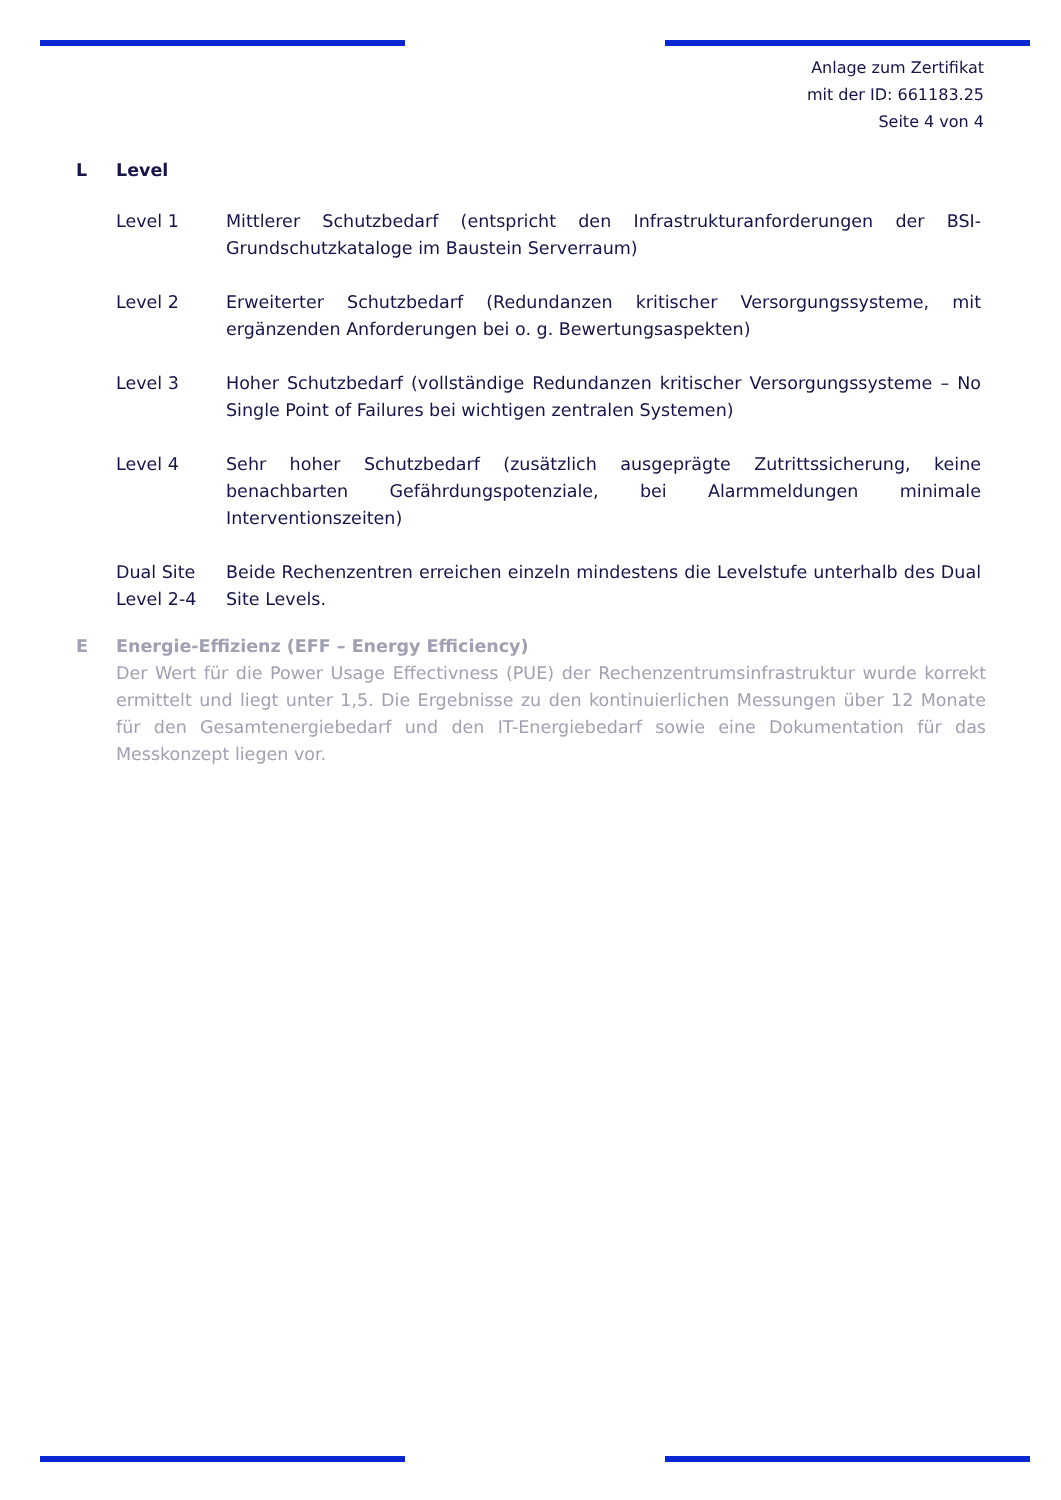Anlage zum Zertifikat
mit der ID: 661183.25
Seite 4 von 4
L Level
Level 1 Mittlerer Schutzbedarf (entspricht den Infrastrukturanforderungen der BSI-Grundschutzkataloge im Baustein Serverraum)
Level 2 Erweiterter Schutzbedarf (Redundanzen kritischer Versorgungssysteme, mit ergänzenden Anforderungen bei o. g. Bewertungsaspekten)
Level 3 Hoher Schutzbedarf (vollständige Redundanzen kritischer Versorgungssysteme – No Single Point of Failures bei wichtigen zentralen Systemen)
Level 4 Sehr hoher Schutzbedarf (zusätzlich ausgeprägte Zutrittssicherung, keine benachbarten Gefährdungspotenziale, bei Alarmmeldungen minimale Interventionszeiten)
Dual Site Level 2-4 Beide Rechenzentren erreichen einzeln mindestens die Levelstufe unterhalb des Dual Site Levels.
E Energie-Effizienz (EFF – Energy Efficiency)
Der Wert für die Power Usage Effectivness (PUE) der Rechenzentrumsinfrastruktur wurde korrekt ermittelt und liegt unter 1,5. Die Ergebnisse zu den kontinuierlichen Messungen über 12 Monate für den Gesamtenergiebedarf und den IT-Energiebedarf sowie eine Dokumentation für das Messkonzept liegen vor.